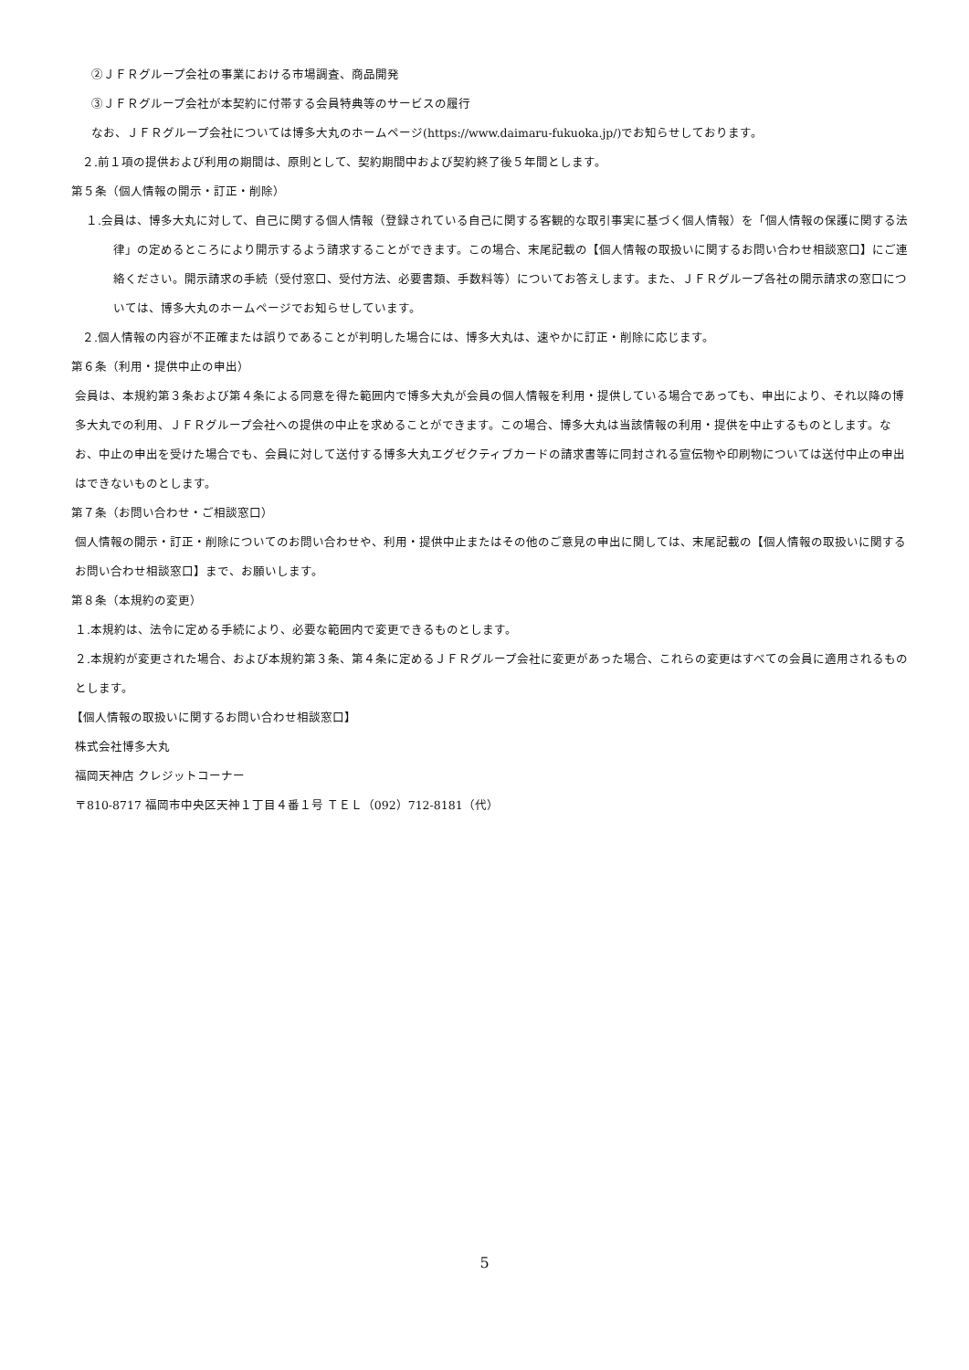②ＪＦＲグループ会社の事業における市場調査、商品開発
③ＪＦＲグループ会社が本契約に付帯する会員特典等のサービスの履行
なお、ＪＦＲグループ会社については博多大丸のホームページ(https://www.daimaru-fukuoka.jp/)でお知らせしております。
２.前１項の提供および利用の期間は、原則として、契約期間中および契約終了後５年間とします。
第５条（個人情報の開示・訂正・削除）
１.会員は、博多大丸に対して、自己に関する個人情報（登録されている自己に関する客観的な取引事実に基づく個人情報）を「個人情報の保護に関する法律」の定めるところにより開示するよう請求することができます。この場合、末尾記載の【個人情報の取扱いに関するお問い合わせ相談窓口】にご連絡ください。開示請求の手続（受付窓口、受付方法、必要書類、手数料等）についてお答えします。また、ＪＦＲグループ各社の開示請求の窓口については、博多大丸のホームページでお知らせしています。
２.個人情報の内容が不正確または誤りであることが判明した場合には、博多大丸は、速やかに訂正・削除に応じます。
第６条（利用・提供中止の申出）
会員は、本規約第３条および第４条による同意を得た範囲内で博多大丸が会員の個人情報を利用・提供している場合であっても、申出により、それ以降の博多大丸での利用、ＪＦＲグループ会社への提供の中止を求めることができます。この場合、博多大丸は当該情報の利用・提供を中止するものとします。なお、中止の申出を受けた場合でも、会員に対して送付する博多大丸エグゼクティブカードの請求書等に同封される宣伝物や印刷物については送付中止の申出はできないものとします。
第７条（お問い合わせ・ご相談窓口）
個人情報の開示・訂正・削除についてのお問い合わせや、利用・提供中止またはその他のご意見の申出に関しては、末尾記載の【個人情報の取扱いに関するお問い合わせ相談窓口】まで、お願いします。
第８条（本規約の変更）
１.本規約は、法令に定める手続により、必要な範囲内で変更できるものとします。
２.本規約が変更された場合、および本規約第３条、第４条に定めるＪＦＲグループ会社に変更があった場合、これらの変更はすべての会員に適用されるものとします。
【個人情報の取扱いに関するお問い合わせ相談窓口】
株式会社博多大丸
福岡天神店 クレジットコーナー
〒810-8717 福岡市中央区天神１丁目４番１号 ＴＥＬ（092）712-8181（代）
5